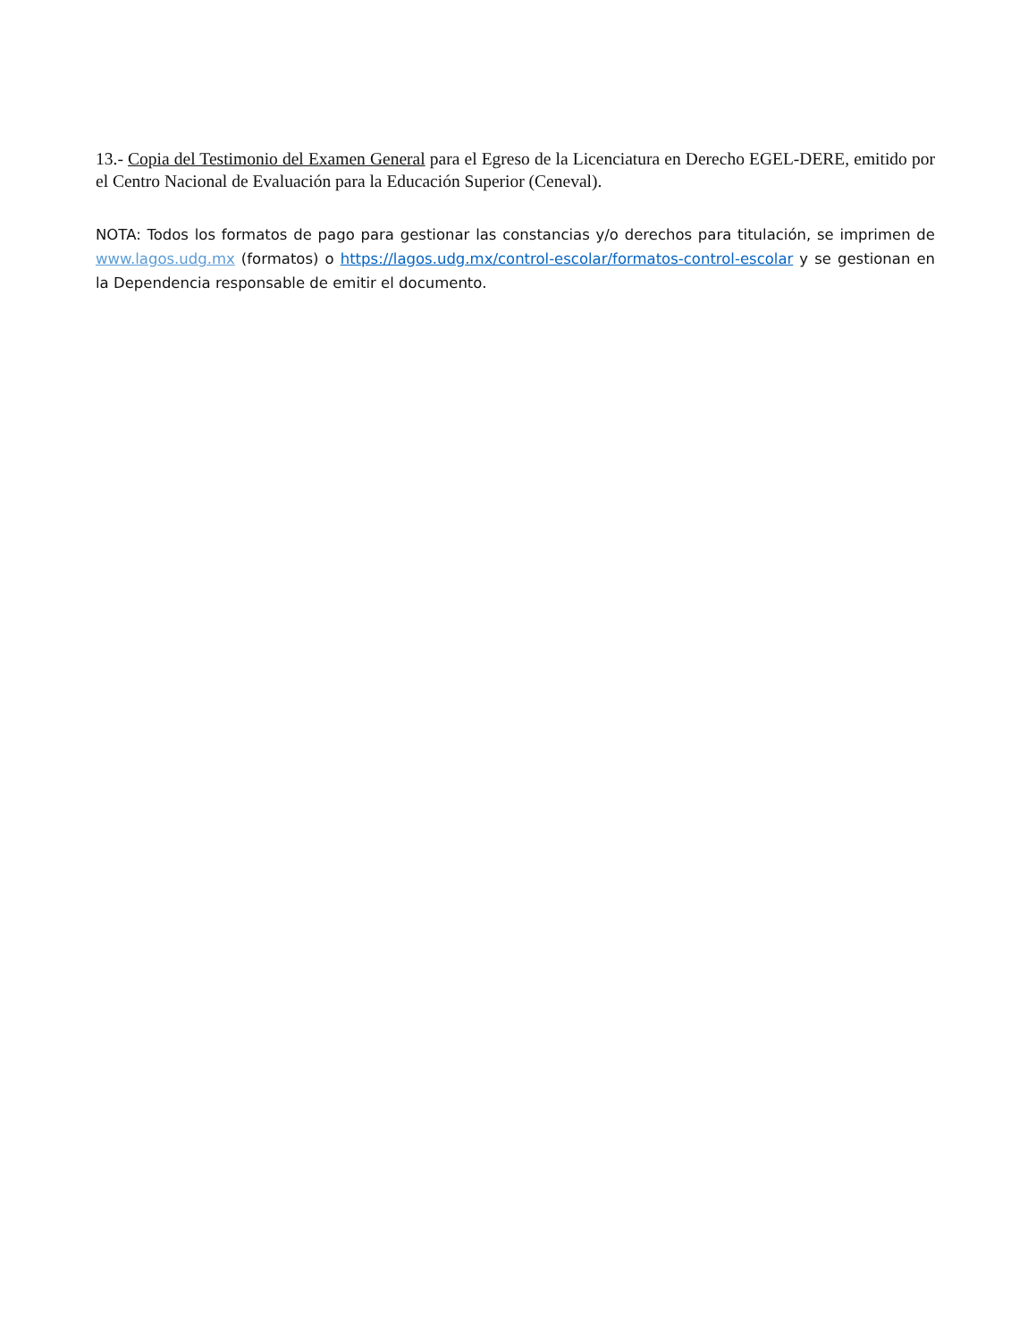13.- Copia del Testimonio del Examen General para el Egreso de la Licenciatura en Derecho EGEL-DERE, emitido por el Centro Nacional de Evaluación para la Educación Superior (Ceneval).
NOTA: Todos los formatos de pago para gestionar las constancias y/o derechos para titulación, se imprimen de www.lagos.udg.mx (formatos) o https://lagos.udg.mx/control-escolar/formatos-control-escolar y se gestionan en la Dependencia responsable de emitir el documento.